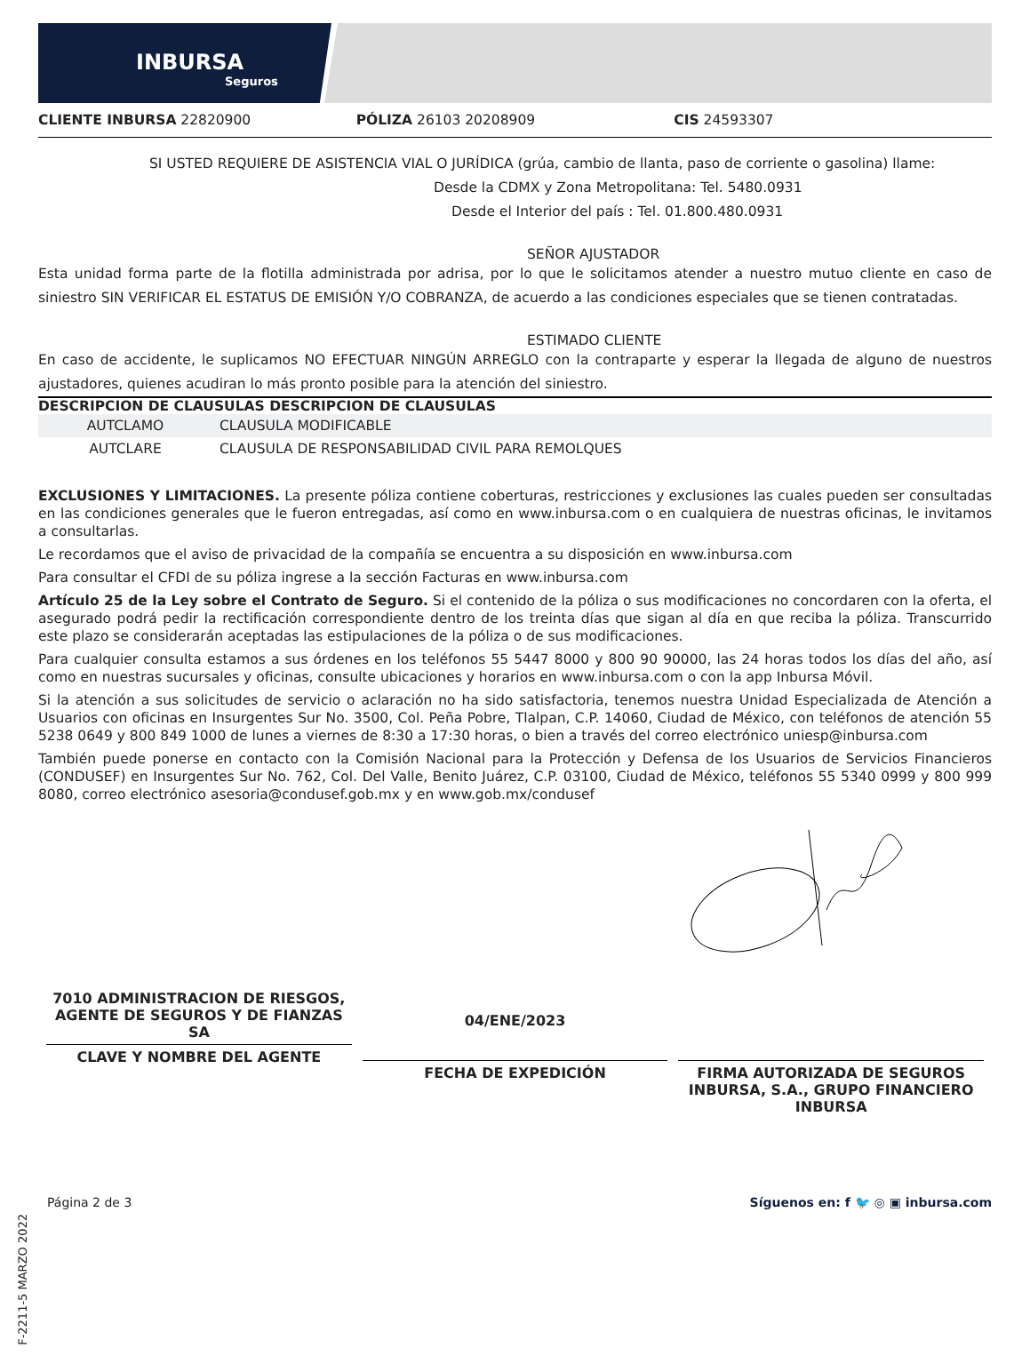INBURSA
Seguros
CLIENTE INBURSA 22820900 PÓLIZA 26103 20208909 CIS 24593307
SI USTED REQUIERE DE ASISTENCIA VIAL O JURÍDICA (grúa, cambio de llanta, paso de corriente o gasolina) llame:
Desde la CDMX y Zona Metropolitana: Tel. 5480.0931
Desde el Interior del país : Tel. 01.800.480.0931
SEÑOR AJUSTADOR
Esta unidad forma parte de la flotilla administrada por adrisa, por lo que le solicitamos atender a nuestro mutuo cliente en caso de siniestro SIN VERIFICAR EL ESTATUS DE EMISIÓN Y/O COBRANZA, de acuerdo a las condiciones especiales que se tienen contratadas.
ESTIMADO CLIENTE
En caso de accidente, le suplicamos NO EFECTUAR NINGÚN ARREGLO con la contraparte y esperar la llegada de alguno de nuestros ajustadores, quienes acudiran lo más pronto posible para la atención del siniestro.
DESCRIPCION DE CLAUSULAS DESCRIPCION DE CLAUSULAS
| AUTCLAMO | CLAUSULA MODIFICABLE |
| AUTCLARE | CLAUSULA DE RESPONSABILIDAD CIVIL PARA REMOLQUES |
EXCLUSIONES Y LIMITACIONES. La presente póliza contiene coberturas, restricciones y exclusiones las cuales pueden ser consultadas en las condiciones generales que le fueron entregadas, así como en www.inbursa.com o en cualquiera de nuestras oficinas, le invitamos a consultarlas.
Le recordamos que el aviso de privacidad de la compañía se encuentra a su disposición en www.inbursa.com
Para consultar el CFDI de su póliza ingrese a la sección Facturas en www.inbursa.com
Artículo 25 de la Ley sobre el Contrato de Seguro. Si el contenido de la póliza o sus modificaciones no concordaren con la oferta, el asegurado podrá pedir la rectificación correspondiente dentro de los treinta días que sigan al día en que reciba la póliza. Transcurrido este plazo se considerarán aceptadas las estipulaciones de la póliza o de sus modificaciones.
Para cualquier consulta estamos a sus órdenes en los teléfonos 55 5447 8000 y 800 90 90000, las 24 horas todos los días del año, así como en nuestras sucursales y oficinas, consulte ubicaciones y horarios en www.inbursa.com o con la app Inbursa Móvil.
Si la atención a sus solicitudes de servicio o aclaración no ha sido satisfactoria, tenemos nuestra Unidad Especializada de Atención a Usuarios con oficinas en Insurgentes Sur No. 3500, Col. Peña Pobre, Tlalpan, C.P. 14060, Ciudad de México, con teléfonos de atención 55 5238 0649 y 800 849 1000 de lunes a viernes de 8:30 a 17:30 horas, o bien a través del correo electrónico uniesp@inbursa.com
También puede ponerse en contacto con la Comisión Nacional para la Protección y Defensa de los Usuarios de Servicios Financieros (CONDUSEF) en Insurgentes Sur No. 762, Col. Del Valle, Benito Juárez, C.P. 03100, Ciudad de México, teléfonos 55 5340 0999 y 800 999 8080, correo electrónico asesoria@condusef.gob.mx y en www.gob.mx/condusef
7010 ADMINISTRACION DE RIESGOS, AGENTE DE SEGUROS Y DE FIANZAS SA
CLAVE Y NOMBRE DEL AGENTE
04/ENE/2023
FECHA DE EXPEDICIÓN
FIRMA AUTORIZADA DE SEGUROS INBURSA, S.A., GRUPO FINANCIERO INBURSA
F-2211-5 MARZO 2022
Página 2 de 3 Síguenos en: f 🐦 ◎ ▣ inbursa.com